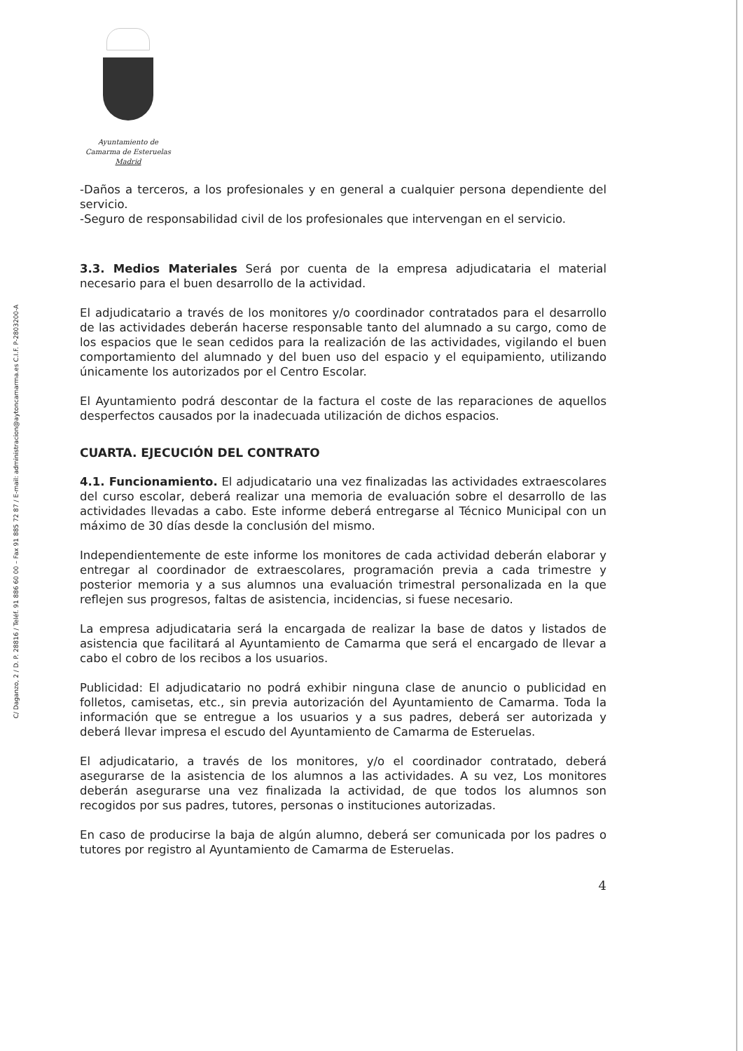C/ Daganzo, 2 / D. P. 28816 / Teléf. 91 886 60 00 – Fax 91 885 72 87 / E-mail: administracion@aytoncamarma.es C.I.F. P-2803200-A
Ayuntamiento de
Camarma de Esteruelas
Madrid
-Daños a terceros, a los profesionales y en general a cualquier persona dependiente del servicio.
-Seguro de responsabilidad civil de los profesionales que intervengan en el servicio.
3.3. Medios Materiales Será por cuenta de la empresa adjudicataria el material necesario para el buen desarrollo de la actividad.
El adjudicatario a través de los monitores y/o coordinador contratados para el desarrollo de las actividades deberán hacerse responsable tanto del alumnado a su cargo, como de los espacios que le sean cedidos para la realización de las actividades, vigilando el buen comportamiento del alumnado y del buen uso del espacio y el equipamiento, utilizando únicamente los autorizados por el Centro Escolar.
El Ayuntamiento podrá descontar de la factura el coste de las reparaciones de aquellos desperfectos causados por la inadecuada utilización de dichos espacios.
CUARTA. EJECUCIÓN DEL CONTRATO
4.1. Funcionamiento. El adjudicatario una vez finalizadas las actividades extraescolares del curso escolar, deberá realizar una memoria de evaluación sobre el desarrollo de las actividades llevadas a cabo. Este informe deberá entregarse al Técnico Municipal con un máximo de 30 días desde la conclusión del mismo.
Independientemente de este informe los monitores de cada actividad deberán elaborar y entregar al coordinador de extraescolares, programación previa a cada trimestre y posterior memoria y a sus alumnos una evaluación trimestral personalizada en la que reflejen sus progresos, faltas de asistencia, incidencias, si fuese necesario.
La empresa adjudicataria será la encargada de realizar la base de datos y listados de asistencia que facilitará al Ayuntamiento de Camarma que será el encargado de llevar a cabo el cobro de los recibos a los usuarios.
Publicidad: El adjudicatario no podrá exhibir ninguna clase de anuncio o publicidad en folletos, camisetas, etc., sin previa autorización del Ayuntamiento de Camarma. Toda la información que se entregue a los usuarios y a sus padres, deberá ser autorizada y deberá llevar impresa el escudo del Ayuntamiento de Camarma de Esteruelas.
El adjudicatario, a través de los monitores, y/o el coordinador contratado, deberá asegurarse de la asistencia de los alumnos a las actividades. A su vez, Los monitores deberán asegurarse una vez finalizada la actividad, de que todos los alumnos son recogidos por sus padres, tutores, personas o instituciones autorizadas.
En caso de producirse la baja de algún alumno, deberá ser comunicada por los padres o tutores por registro al Ayuntamiento de Camarma de Esteruelas.
4